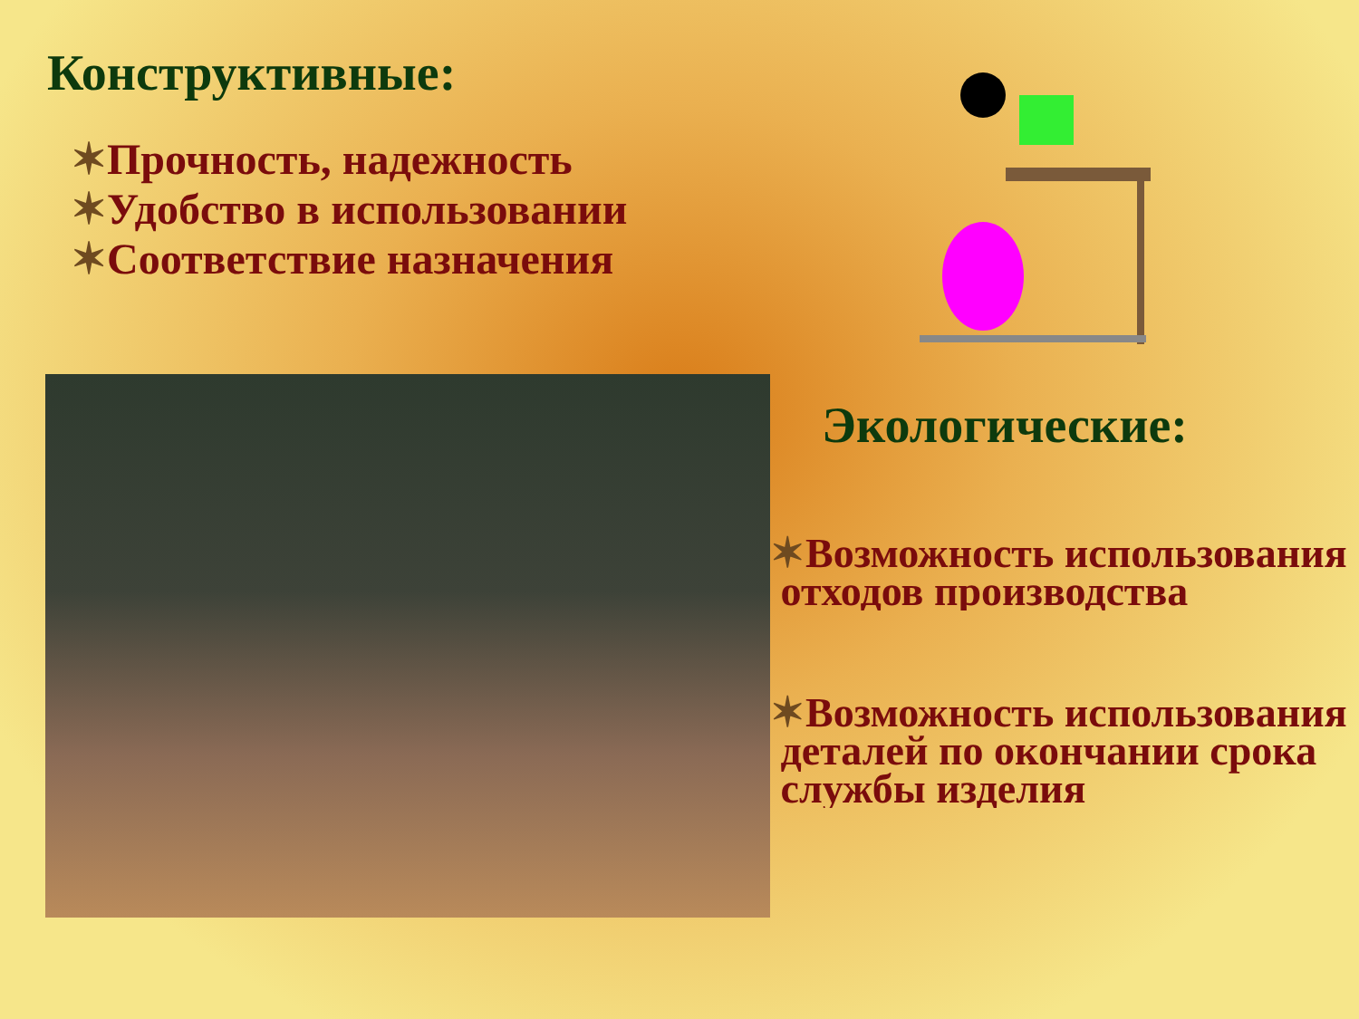Конструктивные:
✶Прочность, надежность
✶Удобство в использовании
✶Соответствие назначения
Экологические:
✶Возможность использования
отходов производства
✶Возможность использования
деталей по окончании срока
службы изделия